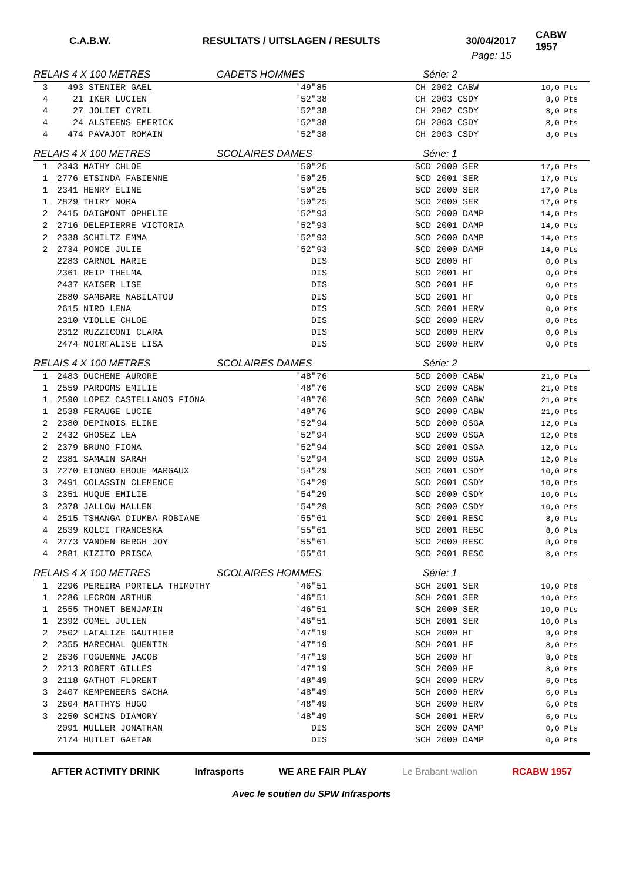C.A.B.W. RESULTATS / UITSLAGEN / RESULTS 30/04/2017 CABW 1957
Page: 15
RELAIS 4 X 100 METRES CADETS HOMMES Série: 2
| 3 | 493 STENIER GAEL | '49"85 | CH 2002 CABW | 10,0 Pts |
| 4 | 21 IKER LUCIEN | '52"38 | CH 2003 CSDY | 8,0 Pts |
| 4 | 27 JOLIET CYRIL | '52"38 | CH 2002 CSDY | 8,0 Pts |
| 4 | 24 ALSTEENS EMERICK | '52"38 | CH 2003 CSDY | 8,0 Pts |
| 4 | 474 PAVAJOT ROMAIN | '52"38 | CH 2003 CSDY | 8,0 Pts |
RELAIS 4 X 100 METRES SCOLAIRES DAMES Série: 1
| 1 | 2343 MATHY CHLOE | '50"25 | SCD 2000 SER | 17,0 Pts |
| 1 | 2776 ETSINDA FABIENNE | '50"25 | SCD 2001 SER | 17,0 Pts |
| 1 | 2341 HENRY ELINE | '50"25 | SCD 2000 SER | 17,0 Pts |
| 1 | 2829 THIRY NORA | '50"25 | SCD 2000 SER | 17,0 Pts |
| 2 | 2415 DAIGMONT OPHELIE | '52"93 | SCD 2000 DAMP | 14,0 Pts |
| 2 | 2716 DELEPIERRE VICTORIA | '52"93 | SCD 2001 DAMP | 14,0 Pts |
| 2 | 2338 SCHILTZ EMMA | '52"93 | SCD 2000 DAMP | 14,0 Pts |
| 2 | 2734 PONCE JULIE | '52"93 | SCD 2000 DAMP | 14,0 Pts |
| | 2283 CARNOL MARIE | DIS | SCD 2000 HF | 0,0 Pts |
| | 2361 REIP THELMA | DIS | SCD 2001 HF | 0,0 Pts |
| | 2437 KAISER LISE | DIS | SCD 2001 HF | 0,0 Pts |
| | 2880 SAMBARE NABILATOU | DIS | SCD 2001 HF | 0,0 Pts |
| | 2615 NIRO LENA | DIS | SCD 2001 HERV | 0,0 Pts |
| | 2310 VIOLLE CHLOE | DIS | SCD 2000 HERV | 0,0 Pts |
| | 2312 RUZZICONI CLARA | DIS | SCD 2000 HERV | 0,0 Pts |
| | 2474 NOIRFALISE LISA | DIS | SCD 2000 HERV | 0,0 Pts |
RELAIS 4 X 100 METRES SCOLAIRES DAMES Série: 2
| 1 | 2483 DUCHENE AURORE | '48"76 | SCD 2000 CABW | 21,0 Pts |
| 1 | 2559 PARDOMS EMILIE | '48"76 | SCD 2000 CABW | 21,0 Pts |
| 1 | 2590 LOPEZ CASTELLANOS FIONA | '48"76 | SCD 2000 CABW | 21,0 Pts |
| 1 | 2538 FERAUGE LUCIE | '48"76 | SCD 2000 CABW | 21,0 Pts |
| 2 | 2380 DEPINOIS ELINE | '52"94 | SCD 2000 OSGA | 12,0 Pts |
| 2 | 2432 GHOSEZ LEA | '52"94 | SCD 2000 OSGA | 12,0 Pts |
| 2 | 2379 BRUNO FIONA | '52"94 | SCD 2001 OSGA | 12,0 Pts |
| 2 | 2381 SAMAIN SARAH | '52"94 | SCD 2000 OSGA | 12,0 Pts |
| 3 | 2270 ETONGO EBOUE MARGAUX | '54"29 | SCD 2001 CSDY | 10,0 Pts |
| 3 | 2491 COLASSIN CLEMENCE | '54"29 | SCD 2001 CSDY | 10,0 Pts |
| 3 | 2351 HUQUE EMILIE | '54"29 | SCD 2000 CSDY | 10,0 Pts |
| 3 | 2378 JALLOW MALLEN | '54"29 | SCD 2000 CSDY | 10,0 Pts |
| 4 | 2515 TSHANGA DIUMBA ROBIANE | '55"61 | SCD 2001 RESC | 8,0 Pts |
| 4 | 2639 KOLCI FRANCESKA | '55"61 | SCD 2001 RESC | 8,0 Pts |
| 4 | 2773 VANDEN BERGH JOY | '55"61 | SCD 2000 RESC | 8,0 Pts |
| 4 | 2881 KIZITO PRISCA | '55"61 | SCD 2001 RESC | 8,0 Pts |
RELAIS 4 X 100 METRES SCOLAIRES HOMMES Série: 1
| 1 | 2296 PEREIRA PORTELA THIMOTHY | '46"51 | SCH 2001 SER | 10,0 Pts |
| 1 | 2286 LECRON ARTHUR | '46"51 | SCH 2001 SER | 10,0 Pts |
| 1 | 2555 THONET BENJAMIN | '46"51 | SCH 2000 SER | 10,0 Pts |
| 1 | 2392 COMEL JULIEN | '46"51 | SCH 2001 SER | 10,0 Pts |
| 2 | 2502 LAFALIZE GAUTHIER | '47"19 | SCH 2000 HF | 8,0 Pts |
| 2 | 2355 MARECHAL QUENTIN | '47"19 | SCH 2001 HF | 8,0 Pts |
| 2 | 2636 FOGUENNE JACOB | '47"19 | SCH 2000 HF | 8,0 Pts |
| 2 | 2213 ROBERT GILLES | '47"19 | SCH 2000 HF | 8,0 Pts |
| 3 | 2118 GATHOT FLORENT | '48"49 | SCH 2000 HERV | 6,0 Pts |
| 3 | 2407 KEMPENEERS SACHA | '48"49 | SCH 2000 HERV | 6,0 Pts |
| 3 | 2604 MATTHYS HUGO | '48"49 | SCH 2000 HERV | 6,0 Pts |
| 3 | 2250 SCHINS DIAMORY | '48"49 | SCH 2001 HERV | 6,0 Pts |
| | 2091 MULLER JONATHAN | DIS | SCH 2000 DAMP | 0,0 Pts |
| | 2174 HUTLET GAETAN | DIS | SCH 2000 DAMP | 0,0 Pts |
AFTER ACTIVITY DRINK Infrasports WE ARE FAIR PLAY Le Brabant wallon RCABW 1957
Avec le soutien du SPW Infrasports